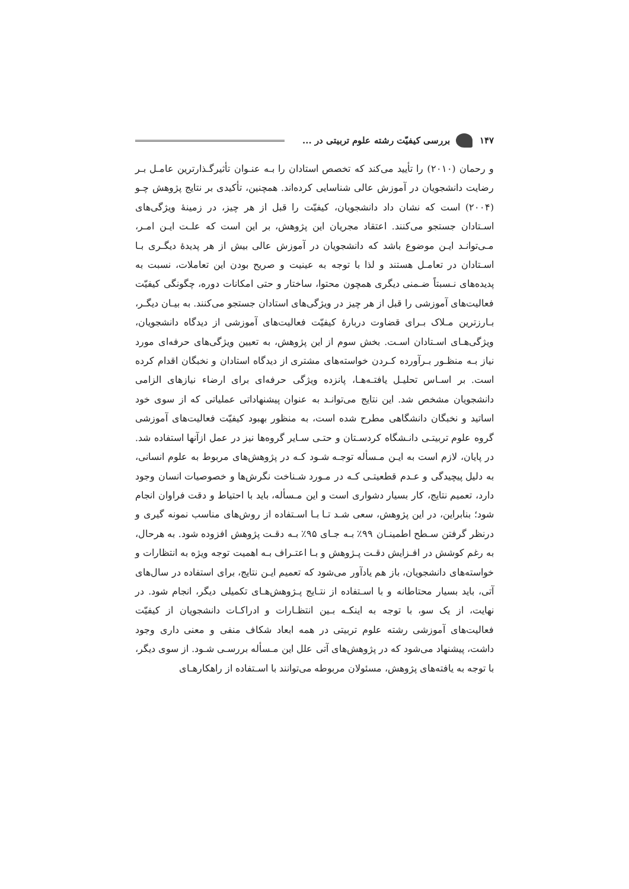۱۴۷ بررسی کیفیّت رشته علوم تربیتی در ...
و رحمان (۲۰۱۰) را تأیید می‌کند که تخصص استادان را بـه عنـوان تأثیرگـذارترین عامـل بـر رضایت دانشجویان در آموزش عالی شناسایی کرده‌اند. همچنین، تأکیدی بر نتایج پژوهش چـو (۲۰۰۴) است که نشان داد دانشجویان، کیفیّت را قبل از هر چیز، در زمینهٔ ویژگی‌های اسـتادان جستجو می‌کنند. اعتقاد مجریان این پژوهش، بر این است که علـت ایـن امـر، مـی‌توانـد ایـن موضوع باشد که دانشجویان در آموزش عالی بیش از هر پدیدهٔ دیگـری بـا اسـتادان در تعامـل هستند و لذا با توجه به عینیت و صریح بودن این تعاملات، نسبت به پدیده‌های نـسبتاً ضـمنی دیگری همچون محتوا، ساختار و حتی امکانات دوره، چگونگی کیفیّت فعالیت‌های آموزشی را قبل از هر چیز در ویژگی‌های استادان جستجو می‌کنند. به بیـان دیگـر، بـارزترین مـلاک بـرای قضاوت دربارهٔ کیفیّت فعالیت‌های آموزشی از دیدگاه دانشجویان، ویژگی‌هـای اسـتادان اسـت. بخش سوم از این پژوهش، به تعیین ویژگی‌های حرفه‌ای مورد نیاز بـه منظـور بـرآورده کـردن خواسته‌های مشتری از دیدگاه استادان و نخبگان اقدام کرده است. بر اسـاس تحلیـل یافتـه‌هـا، پانزده ویژگی حرفه‌ای برای ارضاء نیازهای الزامی دانشجویان مشخص شد. این نتایج می‌توانـد به عنوان پیشنهاداتی عملیاتی که از سوی خود اساتید و نخبگان دانشگاهی مطرح شده است، به منظور بهبود کیفیّت فعالیت‌های آموزشی گروه علوم تربیتـی دانـشگاه کردسـتان و حتـی سـایر گروه‌ها نیز در عمل ازآنها استفاده شد. در پایان، لازم است به ایـن مـسأله توجـه شـود کـه در پژوهش‌های مربوط به علوم انسانی، به دلیل پیچیدگی و عـدم قطعیتـی کـه در مـورد شـناخت نگرش‌ها و خصوصیات انسان وجود دارد، تعمیم نتایج، کار بسیار دشواری است و این مـسأله، باید با احتیاط و دقت فراوان انجام شود؛ بنابراین، در این پژوهش، سعی شـد تـا بـا اسـتفاده از روش‌های مناسب نمونه گیری و درنظر گرفتن سـطح اطمینـان ۹۹٪ بـه جـای ۹۵٪ بـه دقـت پژوهش افزوده شود. به هرحال، به رغم کوشش در افـزایش دقـت پـژوهش و بـا اعتـراف بـه اهمیت توجه ویژه به انتظارات و خواسته‌های دانشجویان، باز هم یادآور می‌شود که تعمیم ایـن نتایج، برای استفاده در سال‌های آتی، باید بسیار محتاطانه و با اسـتفاده از نتـایج پـژوهش‌هـای تکمیلی دیگر، انجام شود. در نهایت، از یک سو، با توجه به اینکـه بـین انتظـارات و ادراکـات دانشجویان از کیفیّت فعالیت‌های آموزشی رشته علوم تربیتی در همه ابعاد شکاف منفی و معنی داری وجود داشت، پیشنهاد می‌شود که در پژوهش‌های آتی علل این مـسأله بررسـی شـود. از سوی دیگر، با توجه به یافته‌های پژوهش، مسئولان مربوطه می‌توانند با اسـتفاده از راهکارهـای